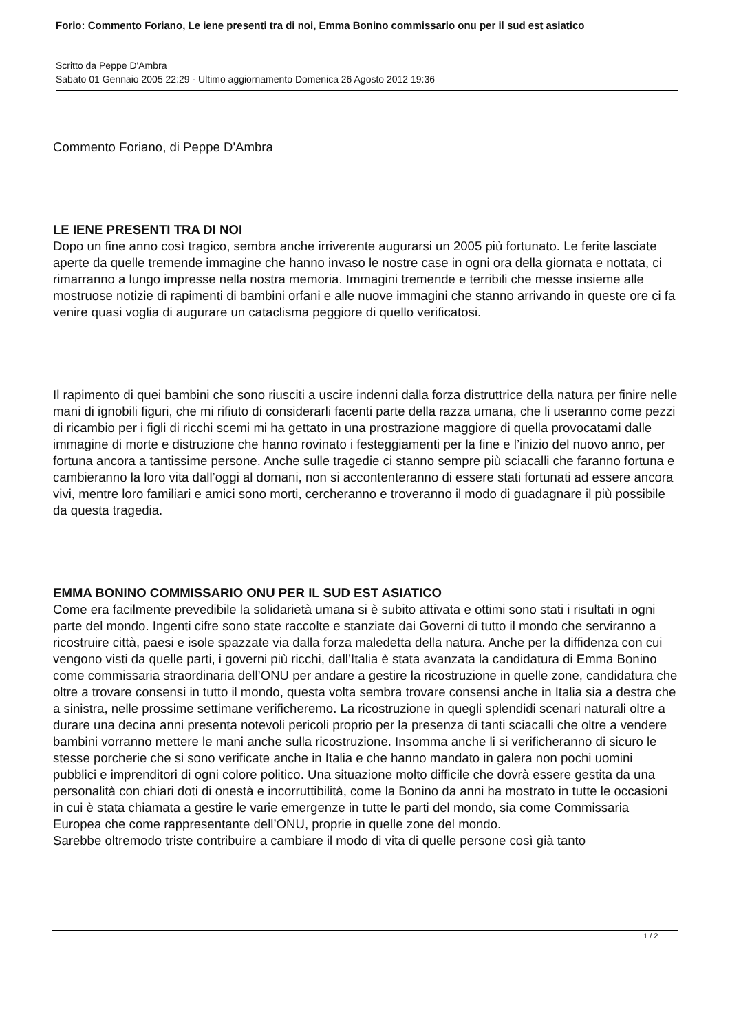Forio: Commento Foriano, Le iene presenti tra di noi, Emma Bonino commissario onu per il sud est asiatico
Scritto da Peppe D'Ambra
Sabato 01 Gennaio 2005 22:29 - Ultimo aggiornamento Domenica 26 Agosto 2012 19:36
Commento Foriano, di Peppe D'Ambra
LE IENE PRESENTI TRA DI NOI
Dopo un fine anno così tragico, sembra anche irriverente augurarsi un 2005 più fortunato. Le ferite lasciate aperte da quelle tremende immagine che hanno invaso le nostre case in ogni ora della giornata e nottata, ci rimarranno a lungo impresse nella nostra memoria. Immagini tremende e terribili che messe insieme alle mostruose notizie di rapimenti di bambini orfani e alle nuove immagini che stanno arrivando in queste ore ci fa venire quasi voglia di augurare un cataclisma peggiore di quello verificatosi.
Il rapimento di quei bambini che sono riusciti a uscire indenni dalla forza distruttrice della natura per finire nelle mani di ignobili figuri, che mi rifiuto di considerarli facenti parte della razza umana, che li useranno come pezzi di ricambio per i figli di ricchi scemi mi ha gettato in una prostrazione maggiore di quella provocatami dalle immagine di morte e distruzione che hanno rovinato i festeggiamenti per la fine e l’inizio del nuovo anno, per fortuna ancora a tantissime persone. Anche sulle tragedie ci stanno sempre più sciacalli che faranno fortuna e cambieranno la loro vita dall’oggi al domani, non si accontenteranno di essere stati fortunati ad essere ancora vivi, mentre loro familiari e amici sono morti, cercheranno e troveranno il modo di guadagnare il più possibile da questa tragedia.
EMMA BONINO COMMISSARIO ONU PER IL SUD EST ASIATICO
Come era facilmente prevedibile la solidarietà umana si è subito attivata e ottimi sono stati i risultati in ogni parte del mondo. Ingenti cifre sono state raccolte e stanziate dai Governi di tutto il mondo che serviranno a ricostruire città, paesi e isole spazzate via dalla forza maledetta della natura. Anche per la diffidenza con cui vengono visti da quelle parti, i governi più ricchi, dall’Italia è stata avanzata la candidatura di Emma Bonino come commissaria straordinaria dell’ONU per andare a gestire la ricostruzione in quelle zone, candidatura che oltre a trovare consensi in tutto il mondo, questa volta sembra trovare consensi anche in Italia sia a destra che a sinistra, nelle prossime settimane verificheremo. La ricostruzione in quegli splendidi scenari naturali oltre a durare una decina anni presenta notevoli pericoli proprio per la presenza di tanti sciacalli che oltre a vendere bambini vorranno mettere le mani anche sulla ricostruzione. Insomma anche li si verificheranno di sicuro le stesse porcherie che si sono verificate anche in Italia e che hanno mandato in galera non pochi uomini pubblici e imprenditori di ogni colore politico. Una situazione molto difficile che dovrà essere gestita da una personalità con chiari doti di onestà e incorruttibilità, come la Bonino da anni ha mostrato in tutte le occasioni in cui è stata chiamata a gestire le varie emergenze in tutte le parti del mondo, sia come Commissaria Europea che come rappresentante dell’ONU, proprie in quelle zone del mondo.
Sarebbe oltremodo triste contribuire a cambiare il modo di vita di quelle persone così già tanto
1 / 2